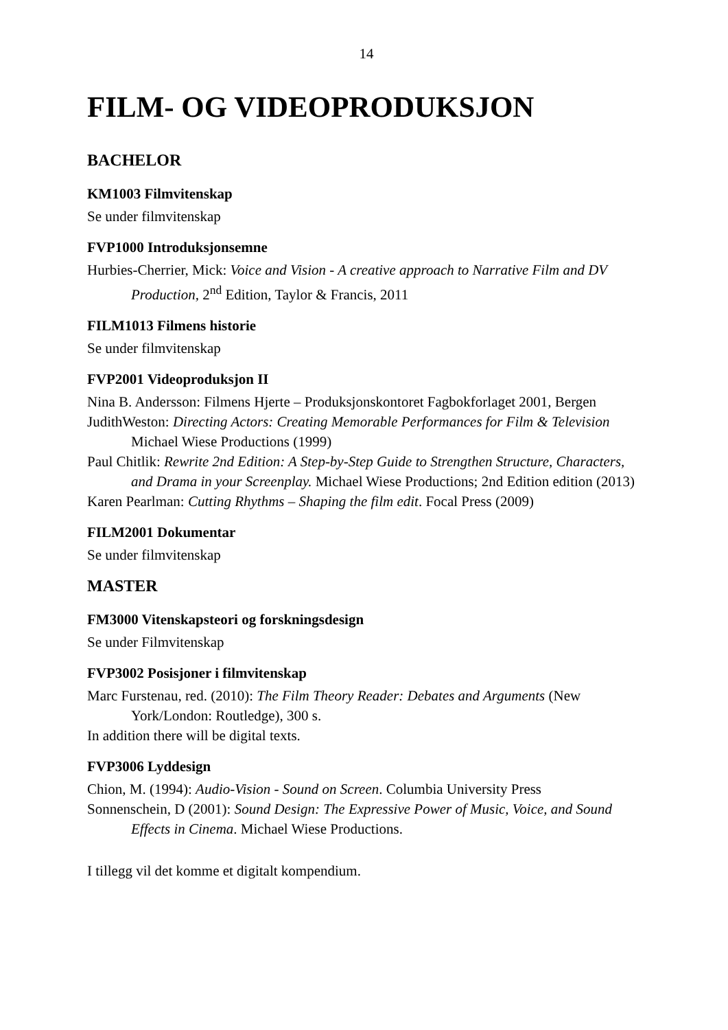14
FILM- OG VIDEOPRODUKSJON
BACHELOR
KM1003 Filmvitenskap
Se under filmvitenskap
FVP1000 Introduksjonsemne
Hurbies-Cherrier, Mick: Voice and Vision - A creative approach to Narrative Film and DV Production, 2<sup>nd</sup> Edition, Taylor & Francis, 2011
FILM1013 Filmens historie
Se under filmvitenskap
FVP2001 Videoproduksjon II
Nina B. Andersson: Filmens Hjerte – Produksjonskontoret Fagbokforlaget 2001, Bergen
JudithWeston: Directing Actors: Creating Memorable Performances for Film & Television Michael Wiese Productions (1999)
Paul Chitlik: Rewrite 2nd Edition: A Step-by-Step Guide to Strengthen Structure, Characters, and Drama in your Screenplay. Michael Wiese Productions; 2nd Edition edition (2013)
Karen Pearlman: Cutting Rhythms – Shaping the film edit. Focal Press (2009)
FILM2001 Dokumentar
Se under filmvitenskap
MASTER
FM3000 Vitenskapsteori og forskningsdesign
Se under Filmvitenskap
FVP3002 Posisjoner i filmvitenskap
Marc Furstenau, red. (2010): The Film Theory Reader: Debates and Arguments (New York/London: Routledge), 300 s.
In addition there will be digital texts.
FVP3006 Lyddesign
Chion, M. (1994): Audio-Vision - Sound on Screen. Columbia University Press
Sonnenschein, D (2001): Sound Design: The Expressive Power of Music, Voice, and Sound Effects in Cinema. Michael Wiese Productions.
I tillegg vil det komme et digitalt kompendium.